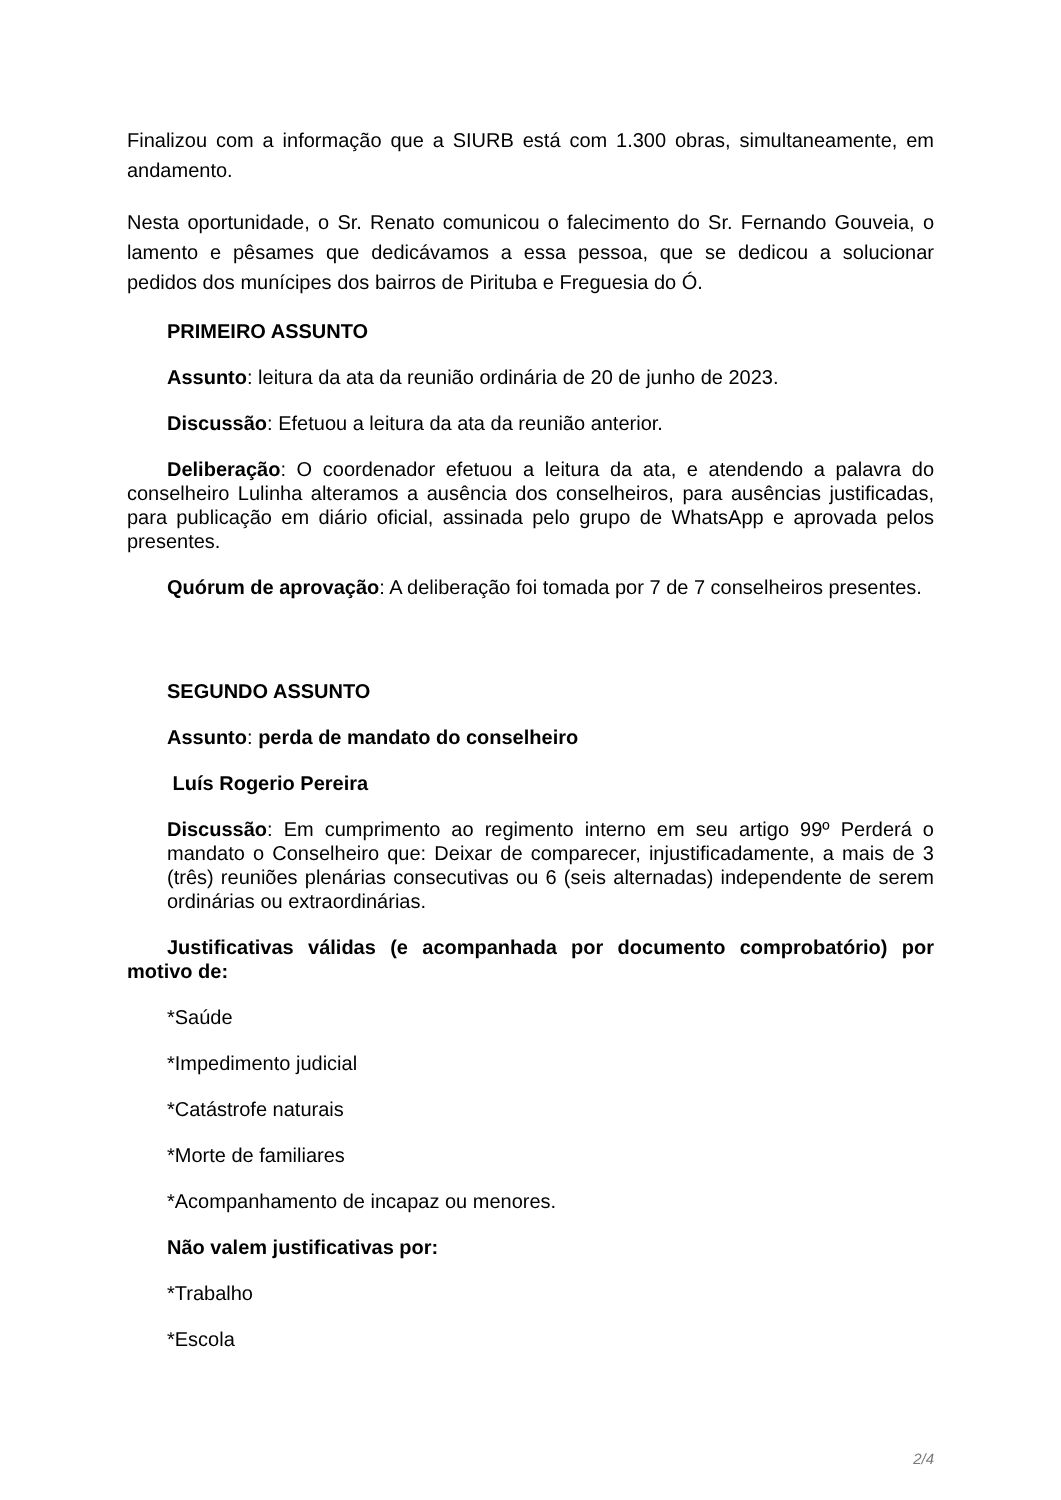Finalizou com a informação que a SIURB está com 1.300 obras, simultaneamente, em andamento.
Nesta oportunidade, o Sr. Renato comunicou o falecimento do Sr. Fernando Gouveia, o lamento e pêsames que dedicávamos a essa pessoa, que se dedicou a solucionar pedidos dos munícipes dos bairros de Pirituba e Freguesia do Ó.
PRIMEIRO ASSUNTO
Assunto: leitura da ata da reunião ordinária de 20 de junho de 2023.
Discussão: Efetuou a leitura da ata da reunião anterior.
Deliberação: O coordenador efetuou a leitura da ata, e atendendo a palavra do conselheiro Lulinha alteramos a ausência dos conselheiros, para ausências justificadas, para publicação em diário oficial, assinada pelo grupo de WhatsApp e aprovada pelos presentes.
Quórum de aprovação: A deliberação foi tomada por 7 de 7 conselheiros presentes.
SEGUNDO ASSUNTO
Assunto: perda de mandato do conselheiro
Luís Rogerio Pereira
Discussão: Em cumprimento ao regimento interno em seu artigo 99º Perderá o mandato o Conselheiro que: Deixar de comparecer, injustificadamente, a mais de 3 (três) reuniões plenárias consecutivas ou 6 (seis alternadas) independente de serem ordinárias ou extraordinárias.
Justificativas válidas (e acompanhada por documento comprobatório) por motivo de:
*Saúde
*Impedimento judicial
*Catástrofe naturais
*Morte de familiares
*Acompanhamento de incapaz ou menores.
Não valem justificativas por:
*Trabalho
*Escola
2/4